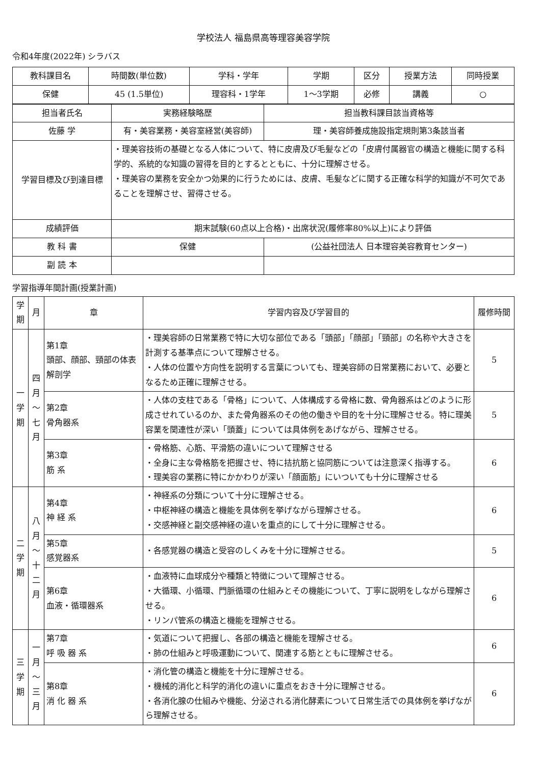学校法人 福島県高等理容美容学院
令和4年度(2022年) シラバス
| 教科課目名 | 時間数(単位数) | 学科・学年 | 学期 | 区分 | 授業方法 | 同時授業 |
| --- | --- | --- | --- | --- | --- | --- |
| 保健 | 45 (1.5単位) | 理容科・1学年 | 1～3学期 | 必修 | 講義 | ○ |
| 担当者氏名 | 実務経験略歴 | | 担当教科課目該当資格等 |
| 佐藤 学 | 有・美容業務・美容室経営(美容師) | | 理・美容師養成施設指定規則第3条該当者 |
| 学習目標及び到達目標 | ・理美容技術の基礎となる人体について、特に皮膚及び毛髪などの「皮膚付属器官の構造と機能に関する科学的、系統的な知識の習得を目的とするとともに、十分に理解させる。 ・理美容の業務を安全かつ効果的に行うためには、皮膚、毛髪などに関する正確な科学的知識が不可欠であることを理解させ、習得させる。 | | |
| 成績評価 | 期末試験(60点以上合格)・出席状況(履修率80%以上)により評価 | | |
| 教 科 書 | 保健 | (公益社団法人 日本理容美容教育センター) | |
| 副 読 本 | | | |
学習指導年間計画(授業計画)
| 学期 | 月 | 章 | 学習内容及び学習目的 | 履修時間 |
| --- | --- | --- | --- | --- |
| 一学期 | 四月～七月 | 第1章 頭部、顔部、頸部の体表解剖学 | ・理美容師の日常業務で特に大切な部位である「頭部」「顔部」「頸部」の名称や大きさを計測する基準点について理解させる。 ・人体の位置や方向性を説明する言葉についても、理美容師の日常業務において、必要となるため正確に理解させる。 | 5 |
| | | 第2章 骨角器系 | ・人体の支柱である「骨格」について、人体構成する骨格に数、骨角器系はどのように形成させれているのか、また骨角器系のその他の働きや目的を十分に理解させる。特に理美容業を関連性が深い「頭蓋」については具体例をあげながら、理解させる。 | 5 |
| | | 第3章 筋 系 | ・骨格筋、心筋、平滑筋の違いについて理解させる ・全身に主な骨格筋を把握させ、特に拮抗筋と協同筋については注意深く指導する。 ・理美容の業務に特にかかわりが深い「顔面筋」にいついても十分に理解させる | 6 |
| 二学期 | 八月～十二月 | 第4章 神 経 系 | ・神経系の分類について十分に理解させる。 ・中枢神経の構造と機能を具体例を挙げながら理解させる。 ・交感神経と副交感神経の違いを重点的にして十分に理解させる。 | 6 |
| | | 第5章 感覚器系 | ・各感覚器の構造と受容のしくみを十分に理解させる。 | 5 |
| | | 第6章 血液・循環器系 | ・血液特に血球成分や種類と特徴について理解させる。 ・大循環、小循環、門脈循環の仕組みとその機能について、丁寧に説明をしながら理解させる。 ・リンパ管系の構造と機能を理解させる。 | 6 |
| 三学期 | 一月～三月 | 第7章 呼 吸 器 系 | ・気道について把握し、各部の構造と機能を理解させる。 ・肺の仕組みと呼吸運動について、関連する筋とともに理解させる。 | 6 |
| | | 第8章 消 化 器 系 | ・消化管の構造と機能を十分に理解させる。 ・機械的消化と科学的消化の違いに重点をおき十分に理解させる。 ・各消化腺の仕組みや機能、分泌される消化酵素について日常生活での具体例を挙げながら理解させる。 | 6 |